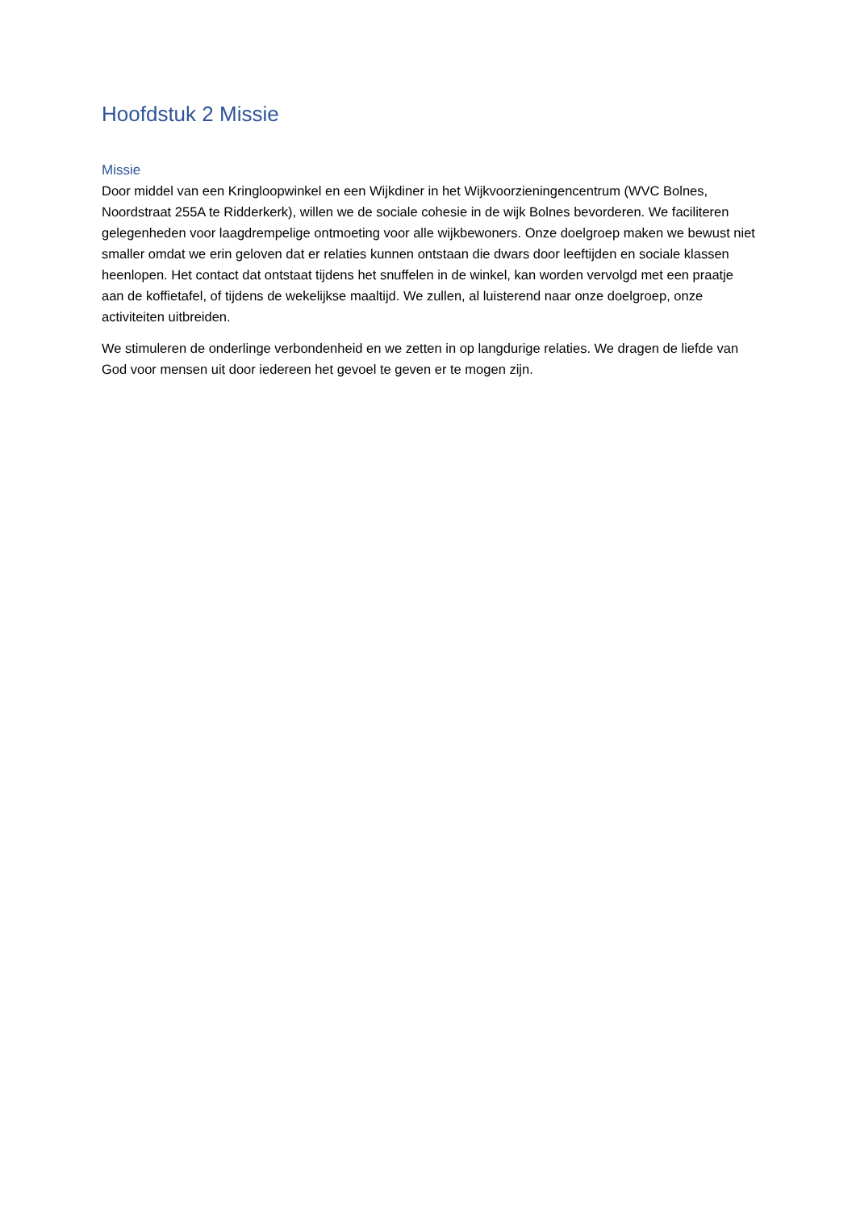Hoofdstuk 2 Missie
Missie
Door middel van een Kringloopwinkel en een Wijkdiner in het Wijkvoorzieningencentrum (WVC Bolnes, Noordstraat 255A te Ridderkerk), willen we de sociale cohesie in de wijk Bolnes bevorderen. We faciliteren gelegenheden voor laagdrempelige ontmoeting voor alle wijkbewoners. Onze doelgroep maken we bewust niet smaller omdat we erin geloven dat er relaties kunnen ontstaan die dwars door leeftijden en sociale klassen heenlopen. Het contact dat ontstaat tijdens het snuffelen in de winkel, kan worden vervolgd met een praatje aan de koffietafel, of tijdens de wekelijkse maaltijd. We zullen, al luisterend naar onze doelgroep, onze activiteiten uitbreiden.
We stimuleren de onderlinge verbondenheid en we zetten in op langdurige relaties. We dragen de liefde van God voor mensen uit door iedereen het gevoel te geven er te mogen zijn.